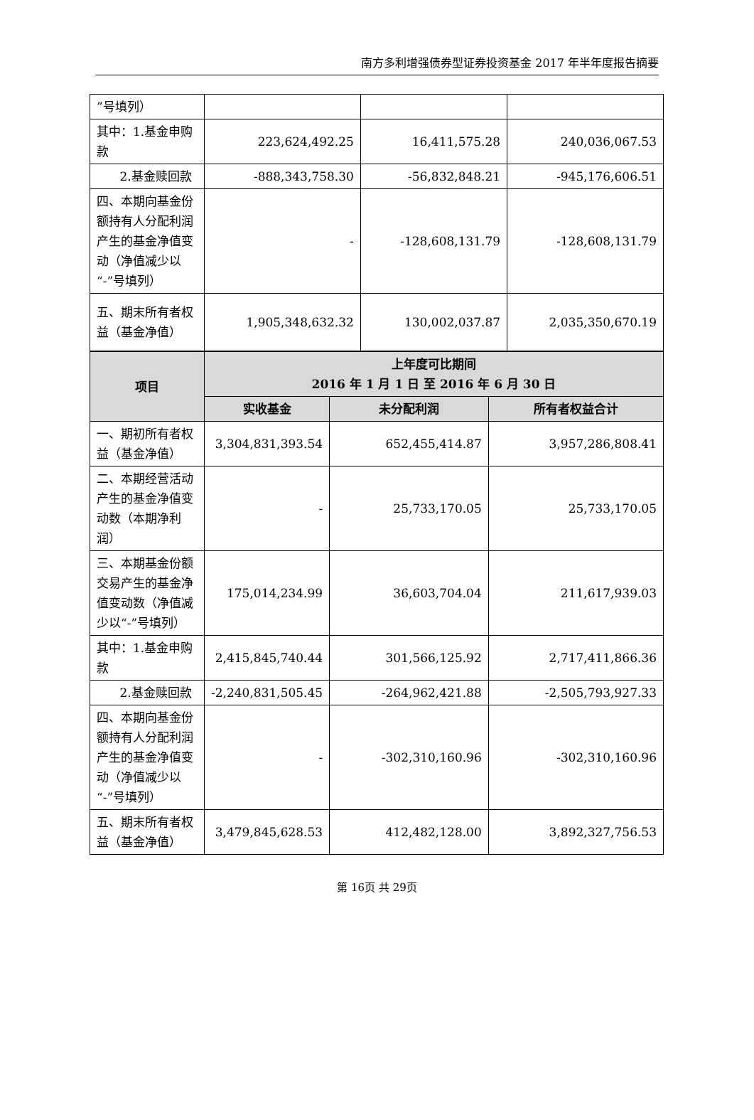南方多利增强债券型证券投资基金 2017 年半年度报告摘要
| ”号填列） | | | |
| 其中：1.基金申购款 | 223,624,492.25 | 16,411,575.28 | 240,036,067.53 |
| 2.基金赎回款 | -888,343,758.30 | -56,832,848.21 | -945,176,606.51 |
| 四、本期向基金份额持有人分配利润产生的基金净值变动（净值减少以“-”号填列） | - | -128,608,131.79 | -128,608,131.79 |
| 五、期末所有者权益（基金净值） | 1,905,348,632.32 | 130,002,037.87 | 2,035,350,670.19 |
| 项目 | 上年度可比期间 2016 年 1 月 1 日 至 2016 年 6 月 30 日 | | |
| --- | --- | --- | --- |
| | 实收基金 | 未分配利润 | 所有者权益合计 |
| 一、期初所有者权益（基金净值） | 3,304,831,393.54 | 652,455,414.87 | 3,957,286,808.41 |
| 二、本期经营活动产生的基金净值变动数（本期净利润） | - | 25,733,170.05 | 25,733,170.05 |
| 三、本期基金份额交易产生的基金净值变动数（净值减少以“-”号填列） | 175,014,234.99 | 36,603,704.04 | 211,617,939.03 |
| 其中：1.基金申购款 | 2,415,845,740.44 | 301,566,125.92 | 2,717,411,866.36 |
| 2.基金赎回款 | -2,240,831,505.45 | -264,962,421.88 | -2,505,793,927.33 |
| 四、本期向基金份额持有人分配利润产生的基金净值变动（净值减少以“-”号填列） | - | -302,310,160.96 | -302,310,160.96 |
| 五、期末所有者权益（基金净值） | 3,479,845,628.53 | 412,482,128.00 | 3,892,327,756.53 |
第 16页 共 29页